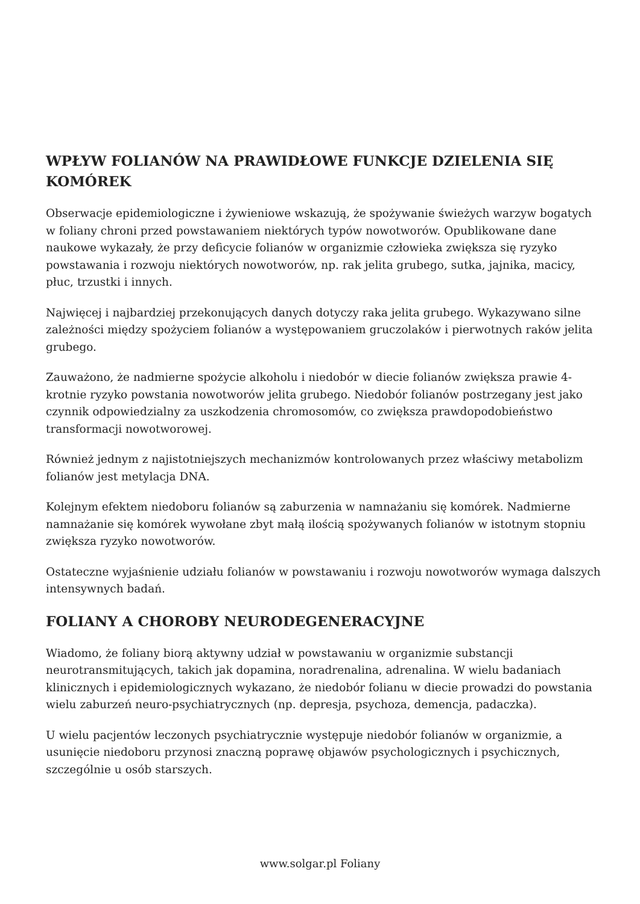WPŁYW FOLIANÓW NA PRAWIDŁOWE FUNKCJE DZIELENIA SIĘ KOMÓREK
Obserwacje epidemiologiczne i żywieniowe wskazują, że spożywanie świeżych warzyw bogatych w foliany chroni przed powstawaniem niektórych typów nowotworów. Opublikowane dane naukowe wykazały, że przy deficycie folianów w organizmie człowieka zwiększa się ryzyko powstawania i rozwoju niektórych nowotworów, np. rak jelita grubego, sutka, jajnika, macicy, płuc, trzustki i innych.
Najwięcej i najbardziej przekonujących danych dotyczy raka jelita grubego. Wykazywano silne zależności między spożyciem folianów a występowaniem gruczolaków i pierwotnych raków jelita grubego.
Zauważono, że nadmierne spożycie alkoholu i niedobór w diecie folianów zwiększa prawie 4-krotnie ryzyko powstania nowotworów jelita grubego. Niedobór folianów postrzegany jest jako czynnik odpowiedzialny za uszkodzenia chromosomów, co zwiększa prawdopodobieństwo transformacji nowotworowej.
Również jednym z najistotniejszych mechanizmów kontrolowanych przez właściwy metabolizm folianów jest metylacja DNA.
Kolejnym efektem niedoboru folianów są zaburzenia w namnażaniu się komórek. Nadmierne namnażanie się komórek wywołane zbyt małą ilością spożywanych folianów w istotnym stopniu zwiększa ryzyko nowotworów.
Ostateczne wyjaśnienie udziału folianów w powstawaniu i rozwoju nowotworów wymaga dalszych intensywnych badań.
FOLIANY A CHOROBY NEURODEGENERACYJNE
Wiadomo, że foliany biorą aktywny udział w powstawaniu w organizmie substancji neurotransmitujących, takich jak dopamina, noradrenalina, adrenalina. W wielu badaniach klinicznych i epidemiologicznych wykazano, że niedobór folianu w diecie prowadzi do powstania wielu zaburzeń neuro-psychiatrycznych (np. depresja, psychoza, demencja, padaczka).
U wielu pacjentów leczonych psychiatrycznie występuje niedobór folianów w organizmie, a usunięcie niedoboru przynosi znaczną poprawę objawów psychologicznych i psychicznych, szczególnie u osób starszych.
www.solgar.pl Foliany